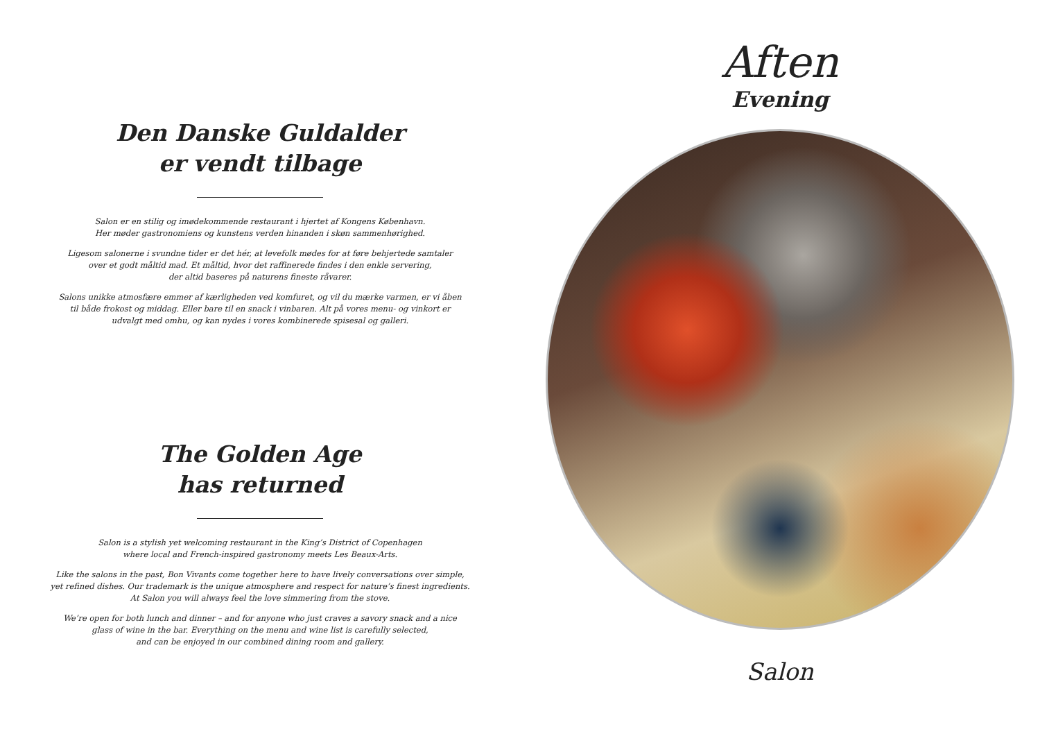Den Danske Guldalder
er vendt tilbage
Salon er en stilig og imødekommende restaurant i hjertet af Kongens København.
Her møder gastronomiens og kunstens verden hinanden i skøn sammenhørighed.
Ligesom salonerne i svundne tider er det hér, at levefolk mødes for at føre behjertede samtaler
over et godt måltid mad. Et måltid, hvor det raffinerede findes i den enkle servering,
der altid baseres på naturens fineste råvarer.
Salons unikke atmosfære emmer af kærligheden ved komfuret, og vil du mærke varmen, er vi åben
til både frokost og middag. Eller bare til en snack i vinbaren. Alt på vores menu- og vinkort er
udvalgt med omhu, og kan nydes i vores kombinerede spisesal og galleri.
The Golden Age
has returned
Salon is a stylish yet welcoming restaurant in the King’s District of Copenhagen
where local and French-inspired gastronomy meets Les Beaux-Arts.
Like the salons in the past, Bon Vivants come together here to have lively conversations over simple,
yet refined dishes. Our trademark is the unique atmosphere and respect for nature’s finest ingredients.
At Salon you will always feel the love simmering from the stove.
We’re open for both lunch and dinner – and for anyone who just craves a savory snack and a nice
glass of wine in the bar. Everything on the menu and wine list is carefully selected,
and can be enjoyed in our combined dining room and gallery.
Aften
Evening
Salon